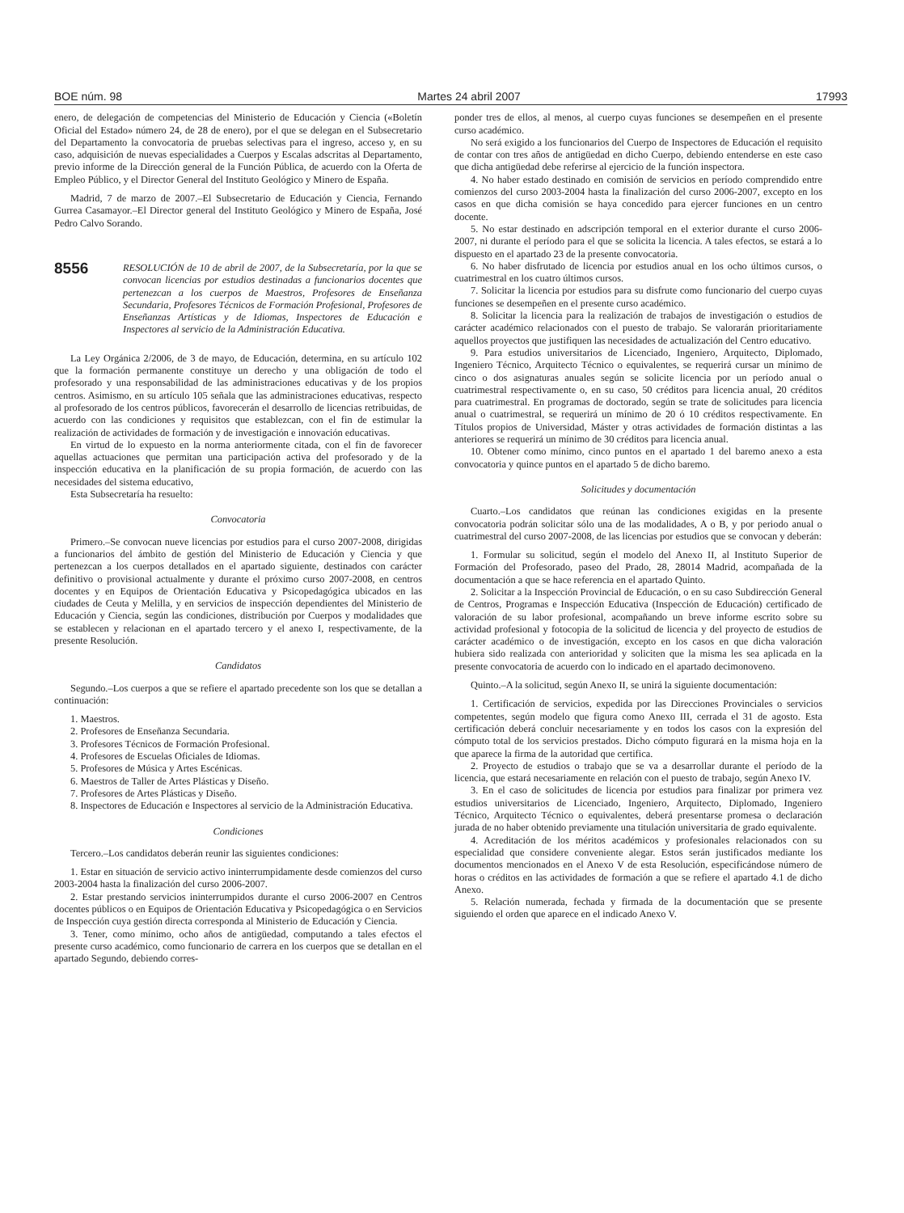BOE núm. 98 Martes 24 abril 2007 17993
enero, de delegación de competencias del Ministerio de Educación y Ciencia («Boletín Oficial del Estado» número 24, de 28 de enero), por el que se delegan en el Subsecretario del Departamento la convocatoria de pruebas selectivas para el ingreso, acceso y, en su caso, adquisición de nuevas especialidades a Cuerpos y Escalas adscritas al Departamento, previo informe de la Dirección general de la Función Pública, de acuerdo con la Oferta de Empleo Público, y el Director General del Instituto Geológico y Minero de España.
Madrid, 7 de marzo de 2007.–El Subsecretario de Educación y Ciencia, Fernando Gurrea Casamayor.–El Director general del Instituto Geológico y Minero de España, José Pedro Calvo Sorando.
8556 RESOLUCIÓN de 10 de abril de 2007, de la Subsecretaría, por la que se convocan licencias por estudios destinadas a funcionarios docentes que pertenezcan a los cuerpos de Maestros, Profesores de Enseñanza Secundaria, Profesores Técnicos de Formación Profesional, Profesores de Enseñanzas Artísticas y de Idiomas, Inspectores de Educación e Inspectores al servicio de la Administración Educativa.
La Ley Orgánica 2/2006, de 3 de mayo, de Educación, determina, en su artículo 102 que la formación permanente constituye un derecho y una obligación de todo el profesorado y una responsabilidad de las administraciones educativas y de los propios centros. Asimismo, en su artículo 105 señala que las administraciones educativas, respecto al profesorado de los centros públicos, favorecerán el desarrollo de licencias retribuidas, de acuerdo con las condiciones y requisitos que establezcan, con el fin de estimular la realización de actividades de formación y de investigación e innovación educativas.
En virtud de lo expuesto en la norma anteriormente citada, con el fin de favorecer aquellas actuaciones que permitan una participación activa del profesorado y de la inspección educativa en la planificación de su propia formación, de acuerdo con las necesidades del sistema educativo,
Esta Subsecretaría ha resuelto:
Convocatoria
Primero.–Se convocan nueve licencias por estudios para el curso 2007-2008, dirigidas a funcionarios del ámbito de gestión del Ministerio de Educación y Ciencia y que pertenezcan a los cuerpos detallados en el apartado siguiente, destinados con carácter definitivo o provisional actualmente y durante el próximo curso 2007-2008, en centros docentes y en Equipos de Orientación Educativa y Psicopedagógica ubicados en las ciudades de Ceuta y Melilla, y en servicios de inspección dependientes del Ministerio de Educación y Ciencia, según las condiciones, distribución por Cuerpos y modalidades que se establecen y relacionan en el apartado tercero y el anexo I, respectivamente, de la presente Resolución.
Candidatos
Segundo.–Los cuerpos a que se refiere el apartado precedente son los que se detallan a continuación:
1. Maestros.
2. Profesores de Enseñanza Secundaria.
3. Profesores Técnicos de Formación Profesional.
4. Profesores de Escuelas Oficiales de Idiomas.
5. Profesores de Música y Artes Escénicas.
6. Maestros de Taller de Artes Plásticas y Diseño.
7. Profesores de Artes Plásticas y Diseño.
8. Inspectores de Educación e Inspectores al servicio de la Administración Educativa.
Condiciones
Tercero.–Los candidatos deberán reunir las siguientes condiciones:
1. Estar en situación de servicio activo ininterrumpidamente desde comienzos del curso 2003-2004 hasta la finalización del curso 2006-2007.
2. Estar prestando servicios ininterrumpidos durante el curso 2006-2007 en Centros docentes públicos o en Equipos de Orientación Educativa y Psicopedagógica o en Servicios de Inspección cuya gestión directa corresponda al Ministerio de Educación y Ciencia.
3. Tener, como mínimo, ocho años de antigüedad, computando a tales efectos el presente curso académico, como funcionario de carrera en los cuerpos que se detallan en el apartado Segundo, debiendo corres-
ponder tres de ellos, al menos, al cuerpo cuyas funciones se desempeñen en el presente curso académico.
No será exigido a los funcionarios del Cuerpo de Inspectores de Educación el requisito de contar con tres años de antigüedad en dicho Cuerpo, debiendo entenderse en este caso que dicha antigüedad debe referirse al ejercicio de la función inspectora.
4. No haber estado destinado en comisión de servicios en período comprendido entre comienzos del curso 2003-2004 hasta la finalización del curso 2006-2007, excepto en los casos en que dicha comisión se haya concedido para ejercer funciones en un centro docente.
5. No estar destinado en adscripción temporal en el exterior durante el curso 2006-2007, ni durante el período para el que se solicita la licencia. A tales efectos, se estará a lo dispuesto en el apartado 23 de la presente convocatoria.
6. No haber disfrutado de licencia por estudios anual en los ocho últimos cursos, o cuatrimestral en los cuatro últimos cursos.
7. Solicitar la licencia por estudios para su disfrute como funcionario del cuerpo cuyas funciones se desempeñen en el presente curso académico.
8. Solicitar la licencia para la realización de trabajos de investigación o estudios de carácter académico relacionados con el puesto de trabajo. Se valorarán prioritariamente aquellos proyectos que justifiquen las necesidades de actualización del Centro educativo.
9. Para estudios universitarios de Licenciado, Ingeniero, Arquitecto, Diplomado, Ingeniero Técnico, Arquitecto Técnico o equivalentes, se requerirá cursar un mínimo de cinco o dos asignaturas anuales según se solicite licencia por un período anual o cuatrimestral respectivamente o, en su caso, 50 créditos para licencia anual, 20 créditos para cuatrimestral. En programas de doctorado, según se trate de solicitudes para licencia anual o cuatrimestral, se requerirá un mínimo de 20 ó 10 créditos respectivamente. En Títulos propios de Universidad, Máster y otras actividades de formación distintas a las anteriores se requerirá un mínimo de 30 créditos para licencia anual.
10. Obtener como mínimo, cinco puntos en el apartado 1 del baremo anexo a esta convocatoria y quince puntos en el apartado 5 de dicho baremo.
Solicitudes y documentación
Cuarto.–Los candidatos que reúnan las condiciones exigidas en la presente convocatoria podrán solicitar sólo una de las modalidades, A o B, y por periodo anual o cuatrimestral del curso 2007-2008, de las licencias por estudios que se convocan y deberán:
1. Formular su solicitud, según el modelo del Anexo II, al Instituto Superior de Formación del Profesorado, paseo del Prado, 28, 28014 Madrid, acompañada de la documentación a que se hace referencia en el apartado Quinto.
2. Solicitar a la Inspección Provincial de Educación, o en su caso Subdirección General de Centros, Programas e Inspección Educativa (Inspección de Educación) certificado de valoración de su labor profesional, acompañando un breve informe escrito sobre su actividad profesional y fotocopia de la solicitud de licencia y del proyecto de estudios de carácter académico o de investigación, excepto en los casos en que dicha valoración hubiera sido realizada con anterioridad y soliciten que la misma les sea aplicada en la presente convocatoria de acuerdo con lo indicado en el apartado decimonoveno.
Quinto.–A la solicitud, según Anexo II, se unirá la siguiente documentación:
1. Certificación de servicios, expedida por las Direcciones Provinciales o servicios competentes, según modelo que figura como Anexo III, cerrada el 31 de agosto. Esta certificación deberá concluir necesariamente y en todos los casos con la expresión del cómputo total de los servicios prestados. Dicho cómputo figurará en la misma hoja en la que aparece la firma de la autoridad que certifica.
2. Proyecto de estudios o trabajo que se va a desarrollar durante el período de la licencia, que estará necesariamente en relación con el puesto de trabajo, según Anexo IV.
3. En el caso de solicitudes de licencia por estudios para finalizar por primera vez estudios universitarios de Licenciado, Ingeniero, Arquitecto, Diplomado, Ingeniero Técnico, Arquitecto Técnico o equivalentes, deberá presentarse promesa o declaración jurada de no haber obtenido previamente una titulación universitaria de grado equivalente.
4. Acreditación de los méritos académicos y profesionales relacionados con su especialidad que considere conveniente alegar. Estos serán justificados mediante los documentos mencionados en el Anexo V de esta Resolución, especificándose número de horas o créditos en las actividades de formación a que se refiere el apartado 4.1 de dicho Anexo.
5. Relación numerada, fechada y firmada de la documentación que se presente siguiendo el orden que aparece en el indicado Anexo V.